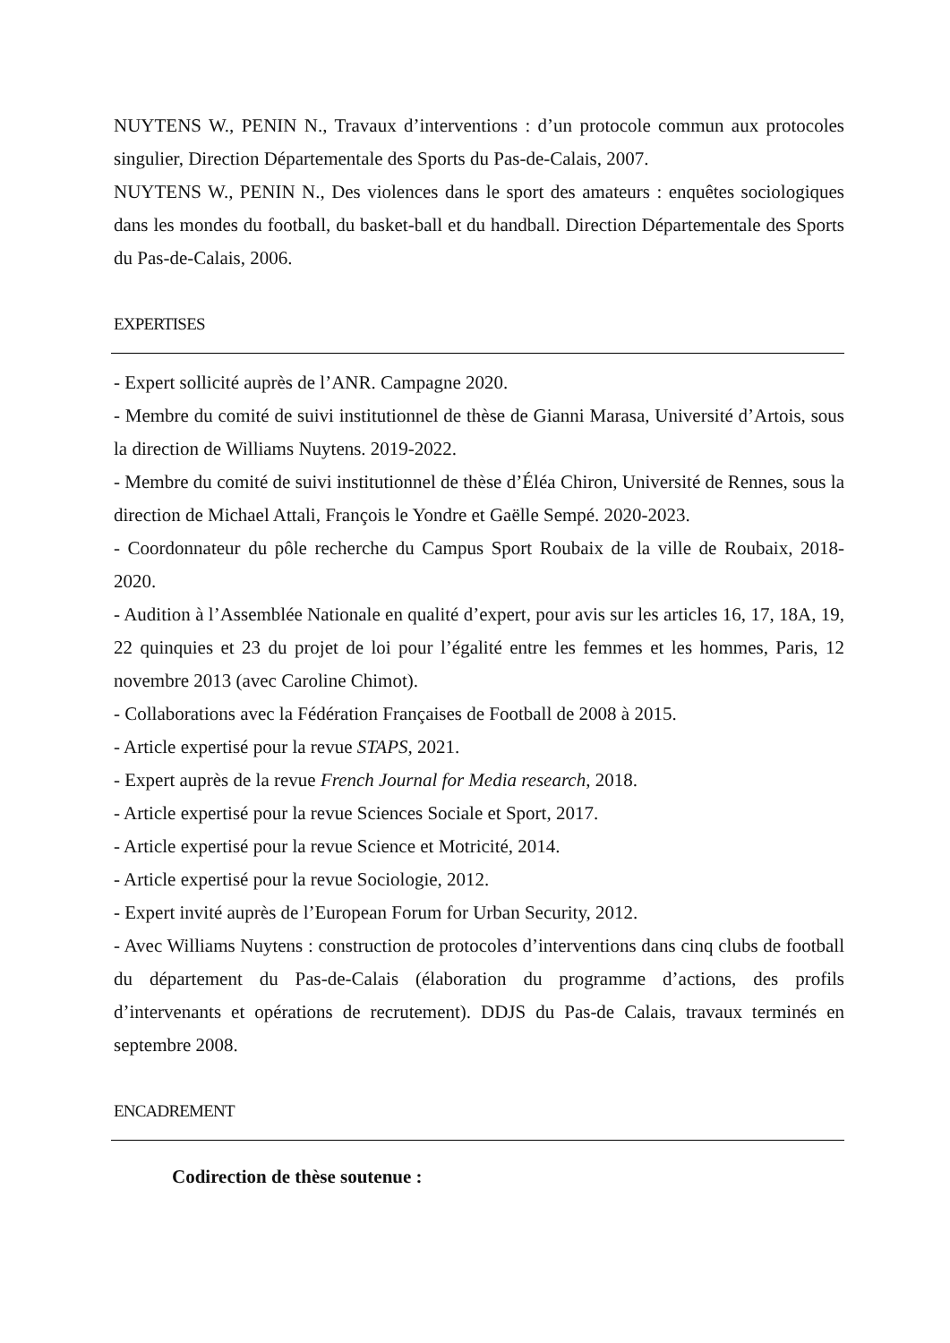NUYTENS W., PENIN N., Travaux d’interventions : d’un protocole commun aux protocoles singulier, Direction Départementale des Sports du Pas-de-Calais, 2007.
NUYTENS W., PENIN N., Des violences dans le sport des amateurs : enquêtes sociologiques dans les mondes du football, du basket-ball et du handball. Direction Départementale des Sports du Pas-de-Calais, 2006.
EXPERTISES
- Expert sollicité auprès de l’ANR. Campagne 2020.
- Membre du comité de suivi institutionnel de thèse de Gianni Marasa, Université d’Artois, sous la direction de Williams Nuytens. 2019-2022.
- Membre du comité de suivi institutionnel de thèse d’Éléa Chiron, Université de Rennes, sous la direction de Michael Attali, François le Yondre et Gaëlle Sempé. 2020-2023.
- Coordonnateur du pôle recherche du Campus Sport Roubaix de la ville de Roubaix, 2018-2020.
- Audition à l’Assemblée Nationale en qualité d’expert, pour avis sur les articles 16, 17, 18A, 19, 22 quinquies et 23 du projet de loi pour l’égalité entre les femmes et les hommes, Paris, 12 novembre 2013 (avec Caroline Chimot).
- Collaborations avec la Fédération Françaises de Football de 2008 à 2015.
- Article expertisé pour la revue STAPS, 2021.
- Expert auprès de la revue French Journal for Media research, 2018.
- Article expertisé pour la revue Sciences Sociale et Sport, 2017.
- Article expertisé pour la revue Science et Motricité, 2014.
- Article expertisé pour la revue Sociologie, 2012.
- Expert invité auprès de l’European Forum for Urban Security, 2012.
- Avec Williams Nuytens : construction de protocoles d’interventions dans cinq clubs de football du département du Pas-de-Calais (élaboration du programme d’actions, des profils d’intervenants et opérations de recrutement). DDJS du Pas-de Calais, travaux terminés en septembre 2008.
ENCADREMENT
Codirection de thèse soutenue :